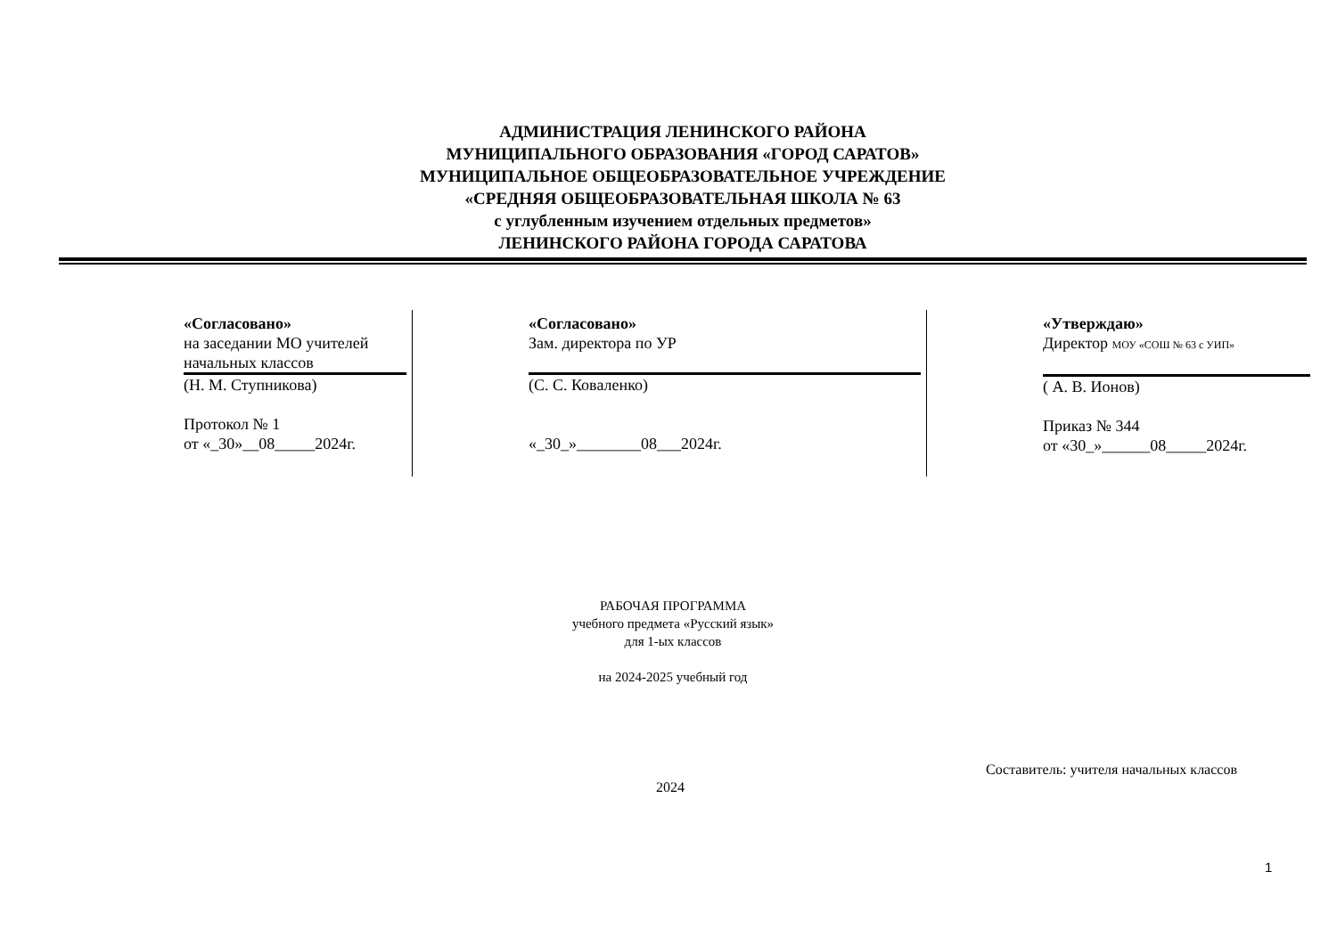АДМИНИСТРАЦИЯ ЛЕНИНСКОГО РАЙОНА
МУНИЦИПАЛЬНОГО ОБРАЗОВАНИЯ «ГОРОД САРАТОВ»
МУНИЦИПАЛЬНОЕ ОБЩЕОБРАЗОВАТЕЛЬНОЕ УЧРЕЖДЕНИЕ
«СРЕДНЯЯ ОБЩЕОБРАЗОВАТЕЛЬНАЯ ШКОЛА № 63
с углубленным изучением отдельных предметов»
ЛЕНИНСКОГО РАЙОНА ГОРОДА САРАТОВА
| «Согласовано» на заседании МО учителей начальных классов (Н. М. Ступникова) Протокол № 1 от «_30»__08_____2024г. | «Согласовано» Зам. директора по УР (С. С. Коваленко) «_30_»________08___2024г. | «Утверждаю» Директор МОУ «СОШ № 63 с УИП» ( А. В. Ионов) Приказ № 344 от «30_»______08_____2024г. |
РАБОЧАЯ ПРОГРАММА
учебного предмета «Русский язык»
для 1-ых классов
на 2024-2025 учебный год
Составитель: учителя начальных классов
2024
1